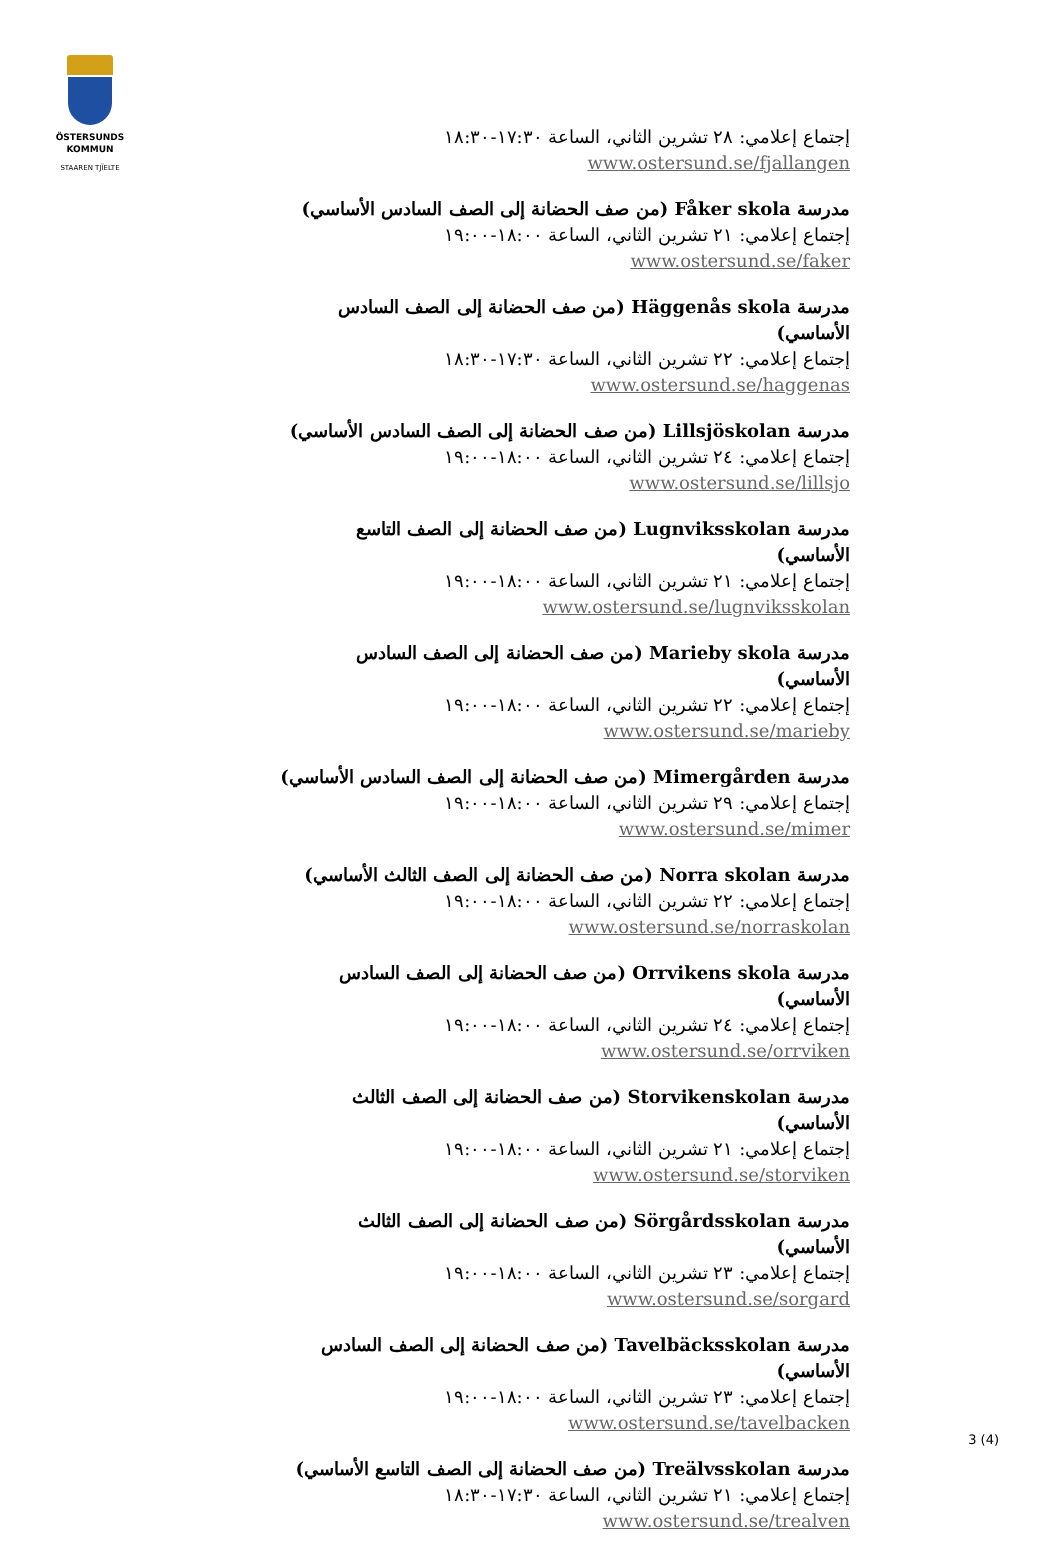ÖSTERSUNDS
KOMMUN
STAAREN TJÏELTE
إجتماع إعلامي: ٢٨ تشرين الثاني، الساعة ١٧:٣٠-١٨:٣٠
www.ostersund.se/fjallangen
مدرسة Fåker skola (من صف الحضانة إلى الصف السادس الأساسي)
إجتماع إعلامي: ٢١ تشرين الثاني، الساعة ١٨:٠٠-١٩:٠٠
www.ostersund.se/faker
مدرسة Häggenås skola (من صف الحضانة إلى الصف السادس الأساسي)
إجتماع إعلامي: ٢٢ تشرين الثاني، الساعة ١٧:٣٠-١٨:٣٠
www.ostersund.se/haggenas
مدرسة Lillsjöskolan (من صف الحضانة إلى الصف السادس الأساسي)
إجتماع إعلامي: ٢٤ تشرين الثاني، الساعة ١٨:٠٠-١٩:٠٠
www.ostersund.se/lillsjo
مدرسة Lugnviksskolan (من صف الحضانة إلى الصف التاسع الأساسي)
إجتماع إعلامي: ٢١ تشرين الثاني، الساعة ١٨:٠٠-١٩:٠٠
www.ostersund.se/lugnviksskolan
مدرسة Marieby skola (من صف الحضانة إلى الصف السادس الأساسي)
إجتماع إعلامي: ٢٢ تشرين الثاني، الساعة ١٨:٠٠-١٩:٠٠
www.ostersund.se/marieby
مدرسة Mimergården (من صف الحضانة إلى الصف السادس الأساسي)
إجتماع إعلامي: ٢٩ تشرين الثاني، الساعة ١٨:٠٠-١٩:٠٠
www.ostersund.se/mimer
مدرسة Norra skolan (من صف الحضانة إلى الصف الثالث الأساسي)
إجتماع إعلامي: ٢٢ تشرين الثاني، الساعة ١٨:٠٠-١٩:٠٠
www.ostersund.se/norraskolan
مدرسة Orrvikens skola (من صف الحضانة إلى الصف السادس الأساسي)
إجتماع إعلامي: ٢٤ تشرين الثاني، الساعة ١٨:٠٠-١٩:٠٠
www.ostersund.se/orrviken
مدرسة Storvikenskolan (من صف الحضانة إلى الصف الثالث الأساسي)
إجتماع إعلامي: ٢١ تشرين الثاني، الساعة ١٨:٠٠-١٩:٠٠
www.ostersund.se/storviken
مدرسة Sörgårdsskolan (من صف الحضانة إلى الصف الثالث الأساسي)
إجتماع إعلامي: ٢٣ تشرين الثاني، الساعة ١٨:٠٠-١٩:٠٠
www.ostersund.se/sorgard
مدرسة Tavelbäcksskolan (من صف الحضانة إلى الصف السادس الأساسي)
إجتماع إعلامي: ٢٣ تشرين الثاني، الساعة ١٨:٠٠-١٩:٠٠
www.ostersund.se/tavelbacken
مدرسة Treälvsskolan (من صف الحضانة إلى الصف التاسع الأساسي)
إجتماع إعلامي: ٢١ تشرين الثاني، الساعة ١٧:٣٠-١٨:٣٠
www.ostersund.se/trealven
3 (4)